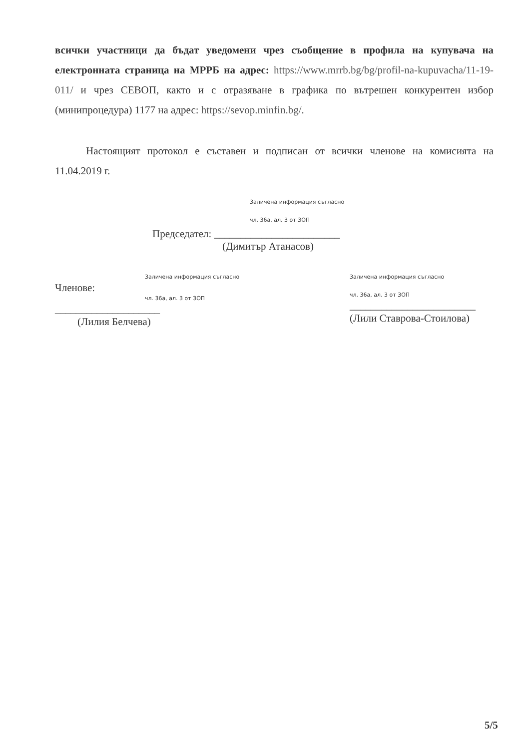всички участници да бъдат уведомени чрез съобщение в профила на купувача на електронната страница на МРРБ на адрес: https://www.mrrb.bg/bg/profil-na-kupuvacha/11-19-011/ и чрез СЕВОП, както и с отразяване в графика по вътрешен конкурентен избор (минипроцедура) 1177 на адрес: https://sevop.minfin.bg/.
Настоящият протокол е съставен и подписан от всички членове на комисията на 11.04.2019 г.
Заличена информация съгласно
чл. 36а, ал. 3 от ЗОП
Председател: ________________________
(Димитър Атанасов)
Заличена информация съгласно
Членове:
чл. 36а, ал. 3 от ЗОП
____________________
(Лилия Белчева)
Заличена информация съгласно
чл. 36а, ал. 3 от ЗОП
________________________
(Лили Ставрова-Стоилова)
5/5